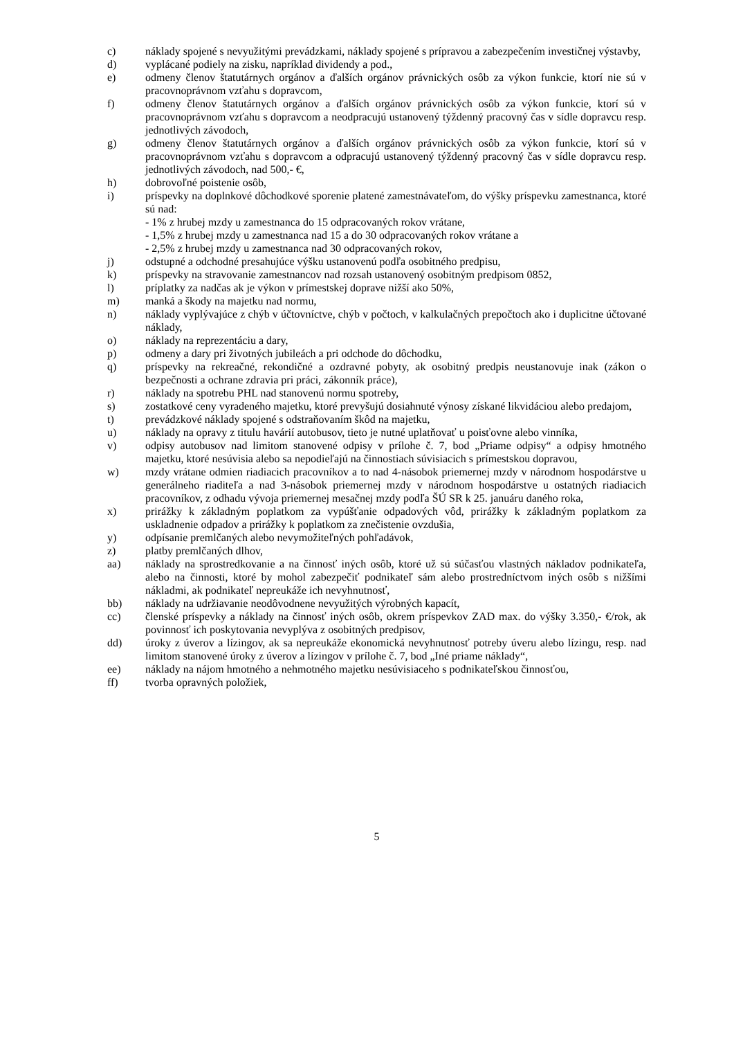c) náklady spojené s nevyužitými prevádzkami, náklady spojené s prípravou a zabezpečením investičnej výstavby,
d) vyplácané podiely na zisku, napríklad dividendy a pod.,
e) odmeny členov štatutárnych orgánov a ďalších orgánov právnických osôb za výkon funkcie, ktorí nie sú v pracovnoprávnom vzťahu s dopravcom,
f) odmeny členov štatutárnych orgánov a ďalších orgánov právnických osôb za výkon funkcie, ktorí sú v pracovnoprávnom vzťahu s dopravcom a neodpracujú ustanovený týždenný pracovný čas v sídle dopravcu resp. jednotlivých závodoch,
g) odmeny členov štatutárnych orgánov a ďalších orgánov právnických osôb za výkon funkcie, ktorí sú v pracovnoprávnom vzťahu s dopravcom a odpracujú ustanovený týždenný pracovný čas v sídle dopravcu resp. jednotlivých závodoch, nad 500,- €,
h) dobrovoľné poistenie osôb,
i) príspevky na doplnkové dôchodkové sporenie platené zamestnávateľom, do výšky príspevku zamestnanca, ktoré sú nad:
- 1% z hrubej mzdy u zamestnanca do 15 odpracovaných rokov vrátane,
- 1,5% z hrubej mzdy u zamestnanca nad 15 a do 30 odpracovaných rokov vrátane a
- 2,5% z hrubej mzdy u zamestnanca nad 30 odpracovaných rokov,
j) odstupné a odchodné presahujúce výšku ustanovenú podľa osobitného predpisu,
k) príspevky na stravovanie zamestnancov nad rozsah ustanovený osobitným predpisom 0852,
l) príplatky za nadčas ak je výkon v prímestskej doprave nižší ako 50%,
m) manká a škody na majetku nad normu,
n) náklady vyplývajúce z chýb v účtovníctve, chýb v počtoch, v kalkulačných prepočtoch ako i duplicitne účtované náklady,
o) náklady na reprezentáciu a dary,
p) odmeny a dary pri životných jubileách a pri odchode do dôchodku,
q) príspevky na rekreačné, rekondičné a ozdravné pobyty, ak osobitný predpis neustanovuje inak (zákon o bezpečnosti a ochrane zdravia pri práci, zákonník práce),
r) náklady na spotrebu PHL nad stanovenú normu spotreby,
s) zostatkové ceny vyradeného majetku, ktoré prevyšujú dosiahnuté výnosy získané likvidáciou alebo predajom,
t) prevádzkové náklady spojené s odstraňovaním škôd na majetku,
u) náklady na opravy z titulu havárií autobusov, tieto je nutné uplatňovať u poisťovne alebo vinníka,
v) odpisy autobusov nad limitom stanovené odpisy v prílohe č. 7, bod „Priame odpisy“ a odpisy hmotného majetku, ktoré nesúvisia alebo sa nepodieľajú na činnostiach súvisiacich s prímestskou dopravou,
w) mzdy vrátane odmien riadiacich pracovníkov a to nad 4-násobok priemernej mzdy v národnom hospodárstve u generálneho riaditeľa a nad 3-násobok priemernej mzdy v národnom hospodárstve u ostatných riadiacich pracovníkov, z odhadu vývoja priemernej mesačnej mzdy podľa ŠÚ SR k 25. januáru daného roka,
x) prirážky k základným poplatkom za vypúšťanie odpadových vôd, prirážky k základným poplatkom za uskladnenie odpadov a prirážky k poplatkom za znečistenie ovzdušia,
y) odpísanie premlčaných alebo nevymožiteľných pohľadávok,
z) platby premlčaných dlhov,
aa) náklady na sprostredkovanie a na činnosť iných osôb, ktoré už sú súčasťou vlastných nákladov podnikateľa, alebo na činnosti, ktoré by mohol zabezpečiť podnikateľ sám alebo prostredníctvom iných osôb s nižšími nákladmi, ak podnikateľ nepreukáže ich nevyhnutnosť,
bb) náklady na udržiavanie neodôvodnene nevyužitých výrobných kapacít,
cc) členské príspevky a náklady na činnosť iných osôb, okrem príspevkov ZAD max. do výšky 3.350,- €/rok, ak povinnosť ich poskytovania nevyplýva z osobitných predpisov,
dd) úroky z úverov a lízingov, ak sa nepreukáže ekonomická nevyhnutnosť potreby úveru alebo lízingu, resp. nad limitom stanovené úroky z úverov a lízingov v prílohe č. 7, bod „Iné priame náklady“,
ee) náklady na nájom hmotného a nehmotného majetku nesúvisiaceho s podnikateľskou činnosťou,
ff) tvorba opravných položiek,
5